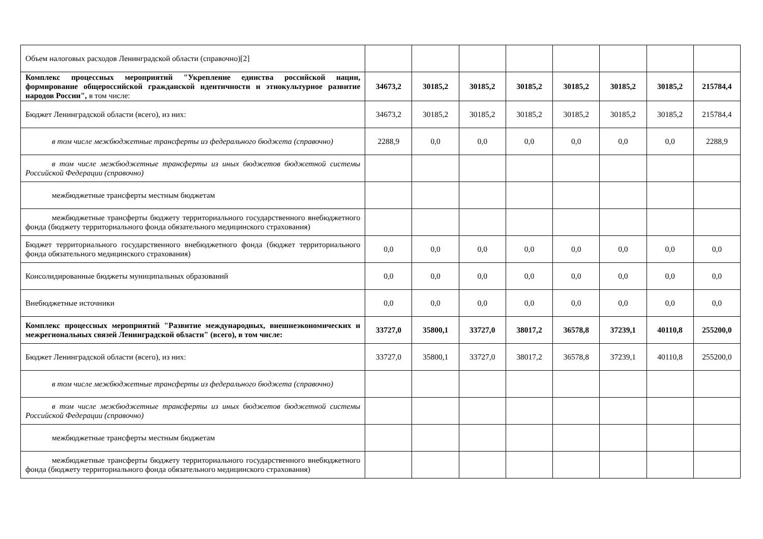| Объем налоговых расходов Ленинградской области (справочно)[2] | | | | | | | | |
| Комплекс процессных мероприятий "Укрепление единства российской нации, формирование общероссийской гражданской идентичности и этнокультурное развитие народов России", в том числе: | 34673,2 | 30185,2 | 30185,2 | 30185,2 | 30185,2 | 30185,2 | 30185,2 | 215784,4 |
| Бюджет Ленинградской области (всего), из них: | 34673,2 | 30185,2 | 30185,2 | 30185,2 | 30185,2 | 30185,2 | 30185,2 | 215784,4 |
| в том числе межбюджетные трансферты из федерального бюджета (справочно) | 2288,9 | 0,0 | 0,0 | 0,0 | 0,0 | 0,0 | 0,0 | 2288,9 |
| в том числе межбюджетные трансферты из иных бюджетов бюджетной системы Российской Федерации (справочно) | | | | | | | | |
| межбюджетные трансферты местным бюджетам | | | | | | | | |
| межбюджетные трансферты бюджету территориального государственного внебюджетного фонда (бюджету территориального фонда обязательного медицинского страхования) | | | | | | | | |
| Бюджет территориального государственного внебюджетного фонда (бюджет территориального фонда обязательного медицинского страхования) | 0,0 | 0,0 | 0,0 | 0,0 | 0,0 | 0,0 | 0,0 | 0,0 |
| Консолидированные бюджеты муниципальных образований | 0,0 | 0,0 | 0,0 | 0,0 | 0,0 | 0,0 | 0,0 | 0,0 |
| Внебюджетные источники | 0,0 | 0,0 | 0,0 | 0,0 | 0,0 | 0,0 | 0,0 | 0,0 |
| Комплекс процессных мероприятий "Развитие международных, внешнеэкономических и межрегиональных связей Ленинградской области" (всего), в том числе: | 33727,0 | 35800,1 | 33727,0 | 38017,2 | 36578,8 | 37239,1 | 40110,8 | 255200,0 |
| Бюджет Ленинградской области (всего), из них: | 33727,0 | 35800,1 | 33727,0 | 38017,2 | 36578,8 | 37239,1 | 40110,8 | 255200,0 |
| в том числе межбюджетные трансферты из федерального бюджета (справочно) | | | | | | | | |
| в том числе межбюджетные трансферты из иных бюджетов бюджетной системы Российской Федерации (справочно) | | | | | | | | |
| межбюджетные трансферты местным бюджетам | | | | | | | | |
| межбюджетные трансферты бюджету территориального государственного внебюджетного фонда (бюджету территориального фонда обязательного медицинского страхования) | | | | | | | | |